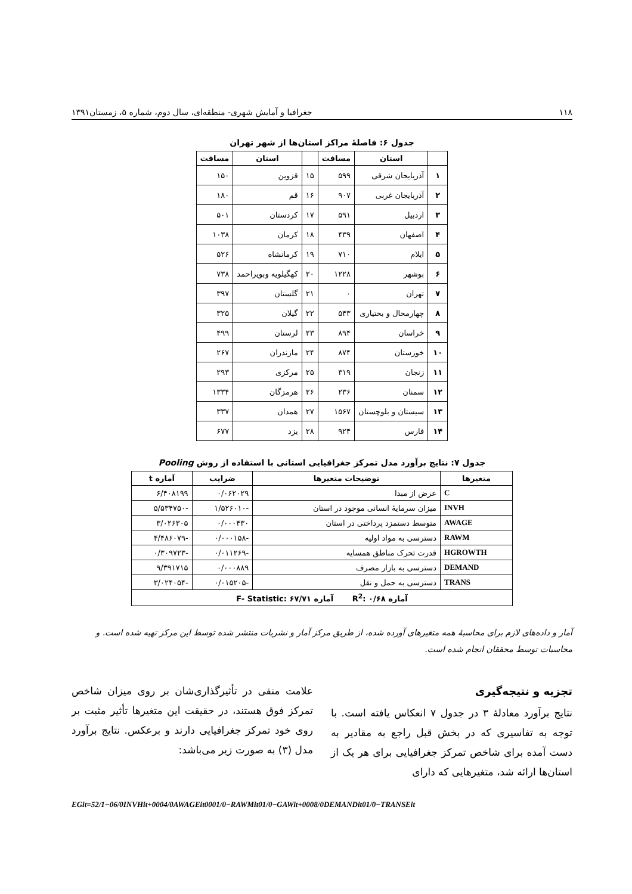۱۱۸ جغرافیا و آمایش شهری- منطقه‌ای، سال دوم، شماره ۵، زمستان۱۳۹۱
جدول ۶: فاصلهٔ مراکز استان‌ها از شهر تهران
| | استان | مسافت | | استان | مسافت |
| --- | --- | --- | --- | --- | --- |
| ۱ | آذربایجان شرقی | ۵۹۹ | ۱۵ | قزوین | ۱۵۰ |
| ۲ | آذربایجان غربی | ۹۰۷ | ۱۶ | قم | ۱۸۰ |
| ۳ | اردبیل | ۵۹۱ | ۱۷ | کردستان | ۵۰۱ |
| ۴ | اصفهان | ۴۳۹ | ۱۸ | کرمان | ۱۰۳۸ |
| ۵ | ایلام | ۷۱۰ | ۱۹ | کرمانشاه | ۵۲۶ |
| ۶ | بوشهر | ۱۲۲۸ | ۲۰ | کهگیلویه وبویراحمد | ۷۳۸ |
| ۷ | تهران | ۰ | ۲۱ | گلستان | ۳۹۷ |
| ۸ | چهارمحال و بختیاری | ۵۴۳ | ۲۲ | گیلان | ۳۲۵ |
| ۹ | خراسان | ۸۹۴ | ۲۳ | لرستان | ۴۹۹ |
| ۱۰ | خوزستان | ۸۷۴ | ۲۴ | مازندران | ۲۶۷ |
| ۱۱ | زنجان | ۳۱۹ | ۲۵ | مرکزی | ۲۹۳ |
| ۱۲ | سمنان | ۲۳۶ | ۲۶ | هرمزگان | ۱۳۳۴ |
| ۱۳ | سیستان و بلوچستان | ۱۵۶۷ | ۲۷ | همدان | ۳۳۷ |
| ۱۴ | فارس | ۹۲۴ | ۲۸ | یزد | ۶۷۷ |
جدول ۷: نتایج برآورد مدل تمرکز جغرافیایی استانی با استفاده از روش Pooling
| متغیرها | توضیحات متغیرها | ضرایب | آماره t |
| --- | --- | --- | --- |
| C | عرض از مبدا | ۰/۰۶۲۰۲۹ | ۶/۴۰۸۱۹۹ |
| INVH | میزان سرمایهٔ انسانی موجود در استان | -۱/۵۲۶۰۱۰ | -۵/۵۳۴۷۵۰ |
| AWAGE | متوسط دستمزد پرداختی در استان | ۰/۰۰۰۴۳۰ | ۳/۰۲۶۳۰۵ |
| RAWM | دسترسی به مواد اولیه | -۰/۰۰۰۱۵۸ | -۴/۴۸۶۰۷۹ |
| HGROWTH | قدرت تحرک مناطق همسایه | -۰/۰۱۱۲۶۹ | -۰/۳۰۹۷۲۳ |
| DEMAND | دسترسی به بازار مصرف | ۰/۰۰۰۸۸۹ | ۹/۳۹۱۷۱۵ |
| TRANS | دسترسی به حمل و نقل | -۰/۰۱۵۲۰۵ | -۳/۰۲۴۰۵۴ |
| آماره R<sup>2</sup>: ۰/۶۸ آماره F- Statistic: ۶۷/۷۱ | | | |
آمار و داده‌های لازم برای محاسبهٔ همه متغیرهای آورده شده، از طریق مرکز آمار و نشریات منتشر شده توسط این مرکز تهیه شده است. و محاسبات توسط محققان انجام شده است.
تجزیه و نتیجه‌گیری
نتایج برآورد معادلهٔ ۳ در جدول ۷ انعکاس یافته است. با توجه به تفاسیری که در بخش قبل راجع به مقادیر به دست آمده برای شاخص تمرکز جغرافیایی برای هر یک از استان‌ها ارائه شد، متغیرهایی که دارای
علامت منفی در تأثیرگذاری‌شان بر روی میزان شاخص تمرکز فوق هستند، در حقیقت این متغیرها تأثیر مثبت بر روی خود تمرکز جغرافیایی دارند و برعکس. نتایج برآورد مدل (۳) به صورت زیر می‌باشد:
EGit=52/1−06/0INVHit+0004/0AWAGEit0001/0−RAWMit01/0−GAWit+0008/0DEMANDit01/0−TRANSEit